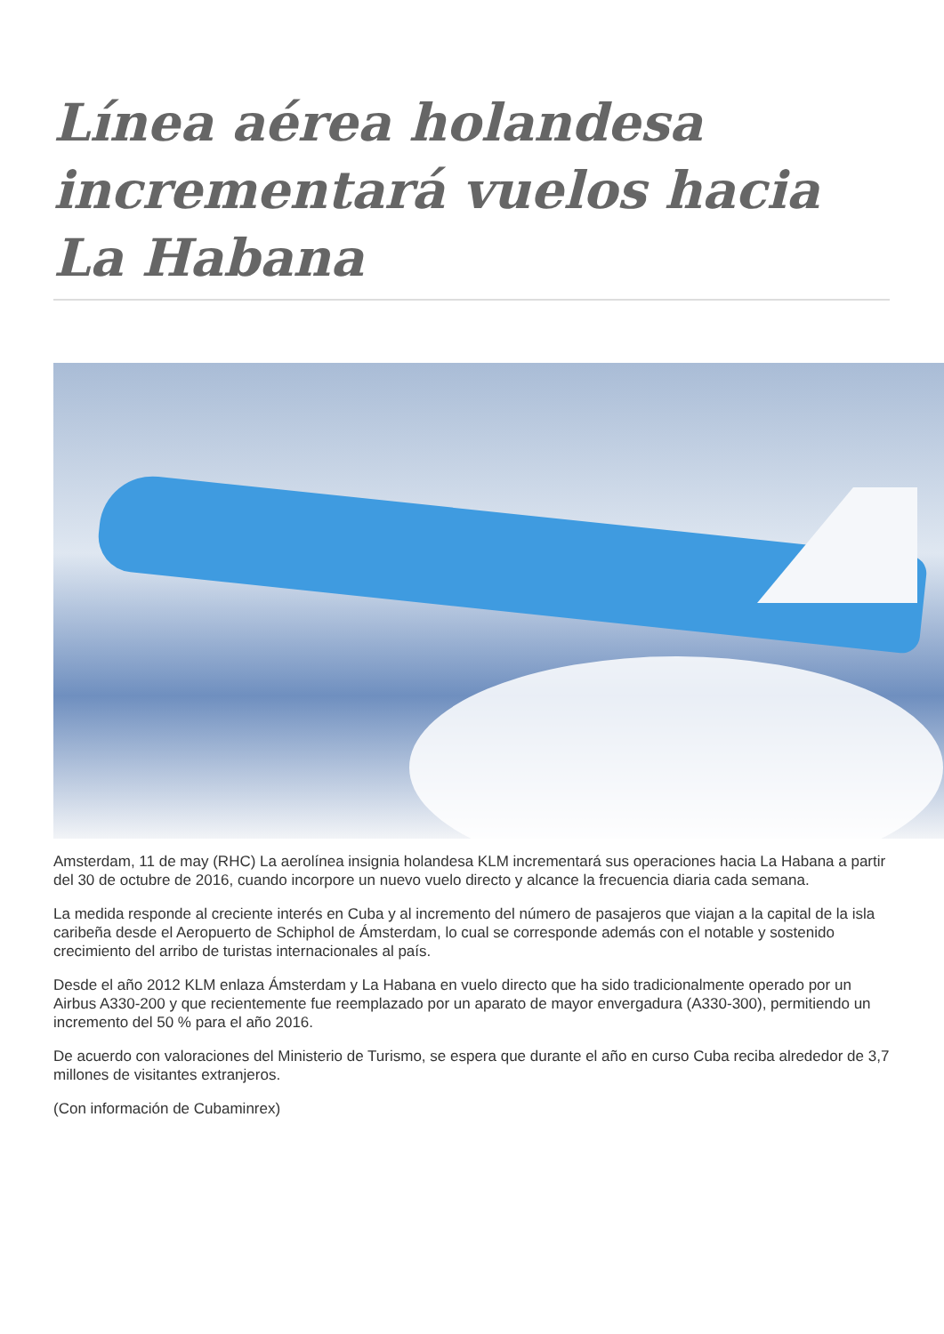Línea aérea holandesa incrementará vuelos hacia La Habana
Amsterdam, 11 de may (RHC) La aerolínea insignia holandesa KLM incrementará sus operaciones hacia La Habana a partir del 30 de octubre de 2016, cuando incorpore un nuevo vuelo directo y alcance la frecuencia diaria cada semana.
La medida responde al creciente interés en Cuba y al incremento del número de pasajeros que viajan a la capital de la isla caribeña desde el Aeropuerto de Schiphol de Ámsterdam, lo cual se corresponde además con el notable y sostenido crecimiento del arribo de turistas internacionales al país.
Desde el año 2012 KLM enlaza Ámsterdam y La Habana en vuelo directo que ha sido tradicionalmente operado por un Airbus A330-200 y que recientemente fue reemplazado por un aparato de mayor envergadura (A330-300), permitiendo un incremento del 50 % para el año 2016.
De acuerdo con valoraciones del Ministerio de Turismo, se espera que durante el año en curso Cuba reciba alrededor de 3,7 millones de visitantes extranjeros.
(Con información de Cubaminrex)